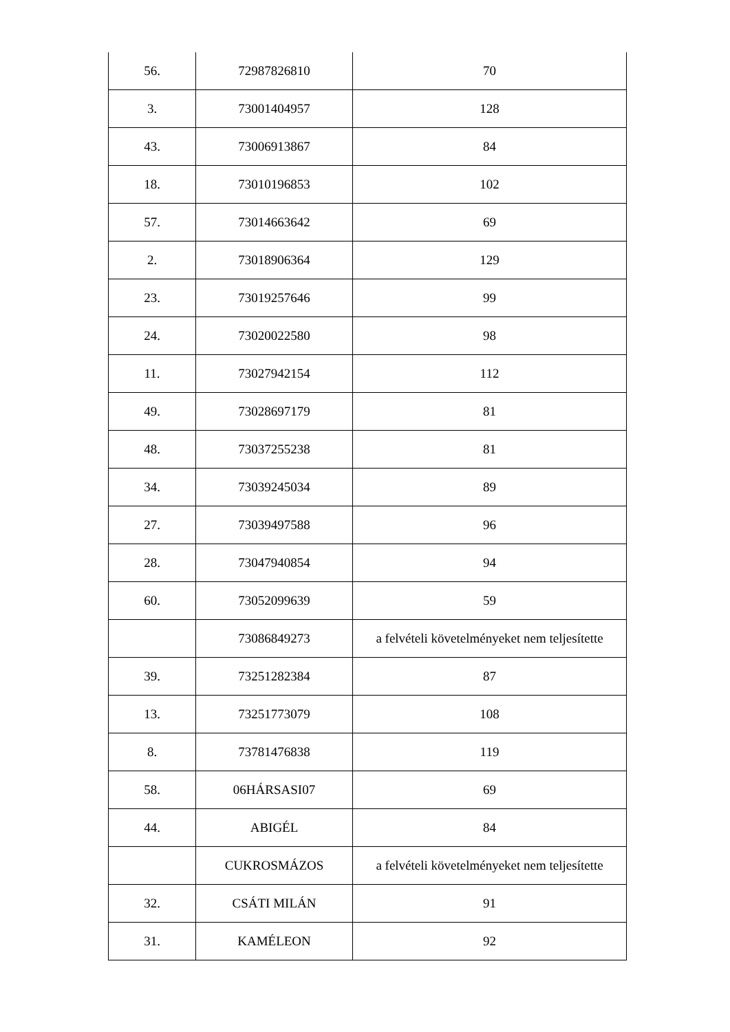| 56. | 72987826810 | 70 |
| 3. | 73001404957 | 128 |
| 43. | 73006913867 | 84 |
| 18. | 73010196853 | 102 |
| 57. | 73014663642 | 69 |
| 2. | 73018906364 | 129 |
| 23. | 73019257646 | 99 |
| 24. | 73020022580 | 98 |
| 11. | 73027942154 | 112 |
| 49. | 73028697179 | 81 |
| 48. | 73037255238 | 81 |
| 34. | 73039245034 | 89 |
| 27. | 73039497588 | 96 |
| 28. | 73047940854 | 94 |
| 60. | 73052099639 | 59 |
| | 73086849273 | a felvételi követelményeket nem teljesítette |
| 39. | 73251282384 | 87 |
| 13. | 73251773079 | 108 |
| 8. | 73781476838 | 119 |
| 58. | 06HÁRSASI07 | 69 |
| 44. | ABIGÉL | 84 |
| | CUKROSMÁZOS | a felvételi követelményeket nem teljesítette |
| 32. | CSÁTI MILÁN | 91 |
| 31. | KAMÉLEON | 92 |